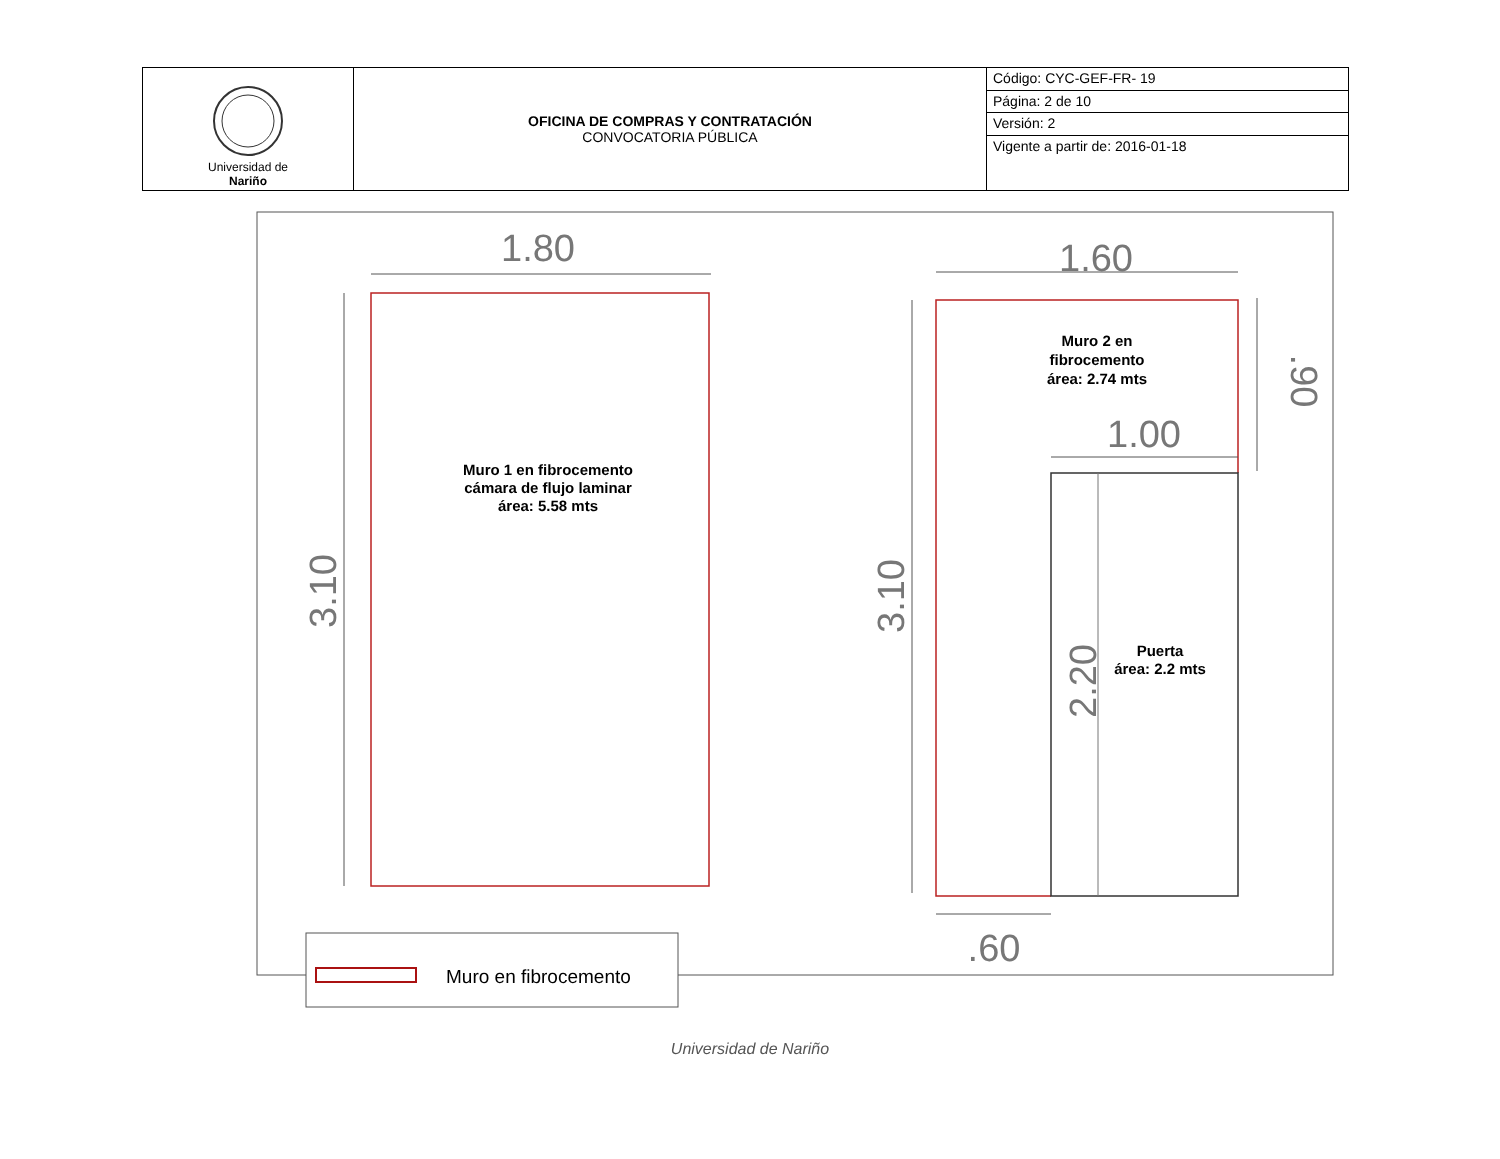| Universidad de Nariño | OFICINA DE COMPRAS Y CONTRATACIÓN CONVOCATORIA PÚBLICA | Código: CYC-GEF-FR- 19 |
| | | Página: 2 de 10 |
| | | Versión: 2 |
| | | Vigente a partir de: 2016-01-18 |
1.80
3.10
Muro 1 en fibrocemento
cámara de flujo laminar
área: 5.58 mts
1.60
3.10
1.00
.90
2.20
Muro 2 en
fibrocemento
área: 2.74 mts
Puerta
área: 2.2 mts
.60
Muro en fibrocemento
Universidad de Nariño